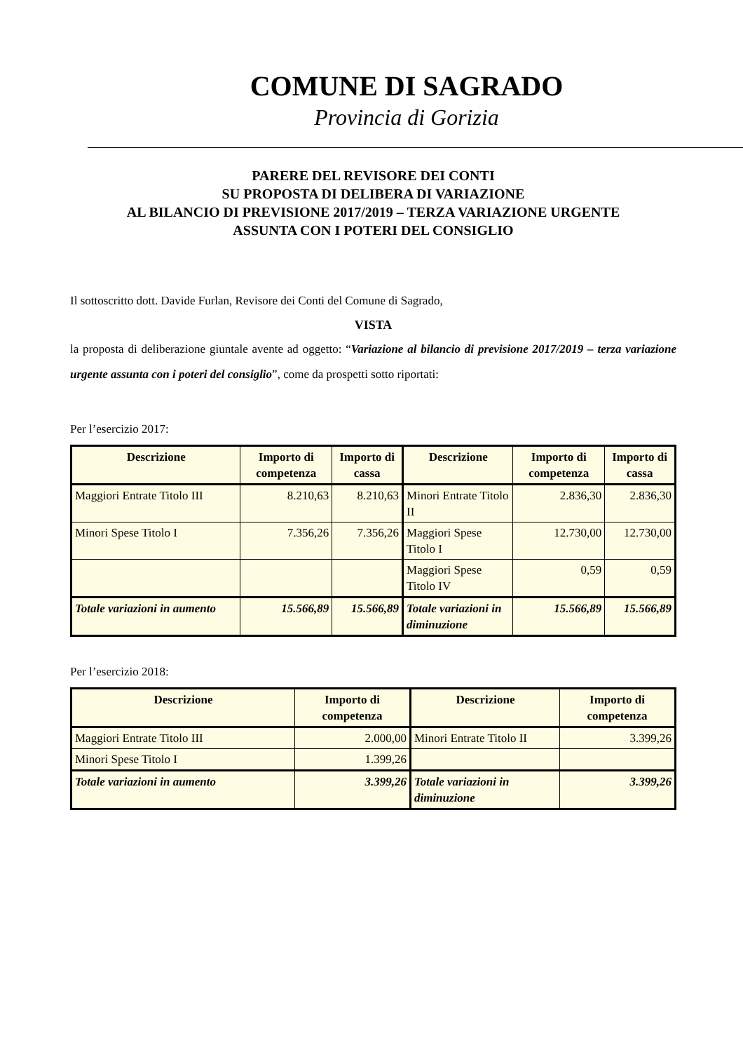COMUNE DI SAGRADO
Provincia di Gorizia
PARERE DEL REVISORE DEI CONTI
SU PROPOSTA DI DELIBERA DI VARIAZIONE
AL BILANCIO DI PREVISIONE 2017/2019 – TERZA VARIAZIONE URGENTE
ASSUNTA CON I POTERI DEL CONSIGLIO
Il sottoscritto dott. Davide Furlan, Revisore dei Conti del Comune di Sagrado,
VISTA
la proposta di deliberazione giuntale avente ad oggetto: “Variazione al bilancio di previsione 2017/2019 – terza variazione urgente assunta con i poteri del consiglio”, come da prospetti sotto riportati:
Per l’esercizio 2017:
| Descrizione | Importo di competenza | Importo di cassa | Descrizione | Importo di competenza | Importo di cassa |
| --- | --- | --- | --- | --- | --- |
| Maggiori Entrate Titolo III | 8.210,63 | 8.210,63 | Minori Entrate Titolo II | 2.836,30 | 2.836,30 |
| Minori Spese Titolo I | 7.356,26 | 7.356,26 | Maggiori Spese Titolo I | 12.730,00 | 12.730,00 |
| | | | Maggiori Spese Titolo IV | 0,59 | 0,59 |
| Totale variazioni in aumento | 15.566,89 | 15.566,89 | Totale variazioni in diminuzione | 15.566,89 | 15.566,89 |
Per l’esercizio 2018:
| Descrizione | Importo di competenza | Descrizione | Importo di competenza |
| --- | --- | --- | --- |
| Maggiori Entrate Titolo III | 2.000,00 | Minori Entrate Titolo II | 3.399,26 |
| Minori Spese Titolo I | 1.399,26 | | |
| Totale variazioni in aumento | 3.399,26 | Totale variazioni in diminuzione | 3.399,26 |